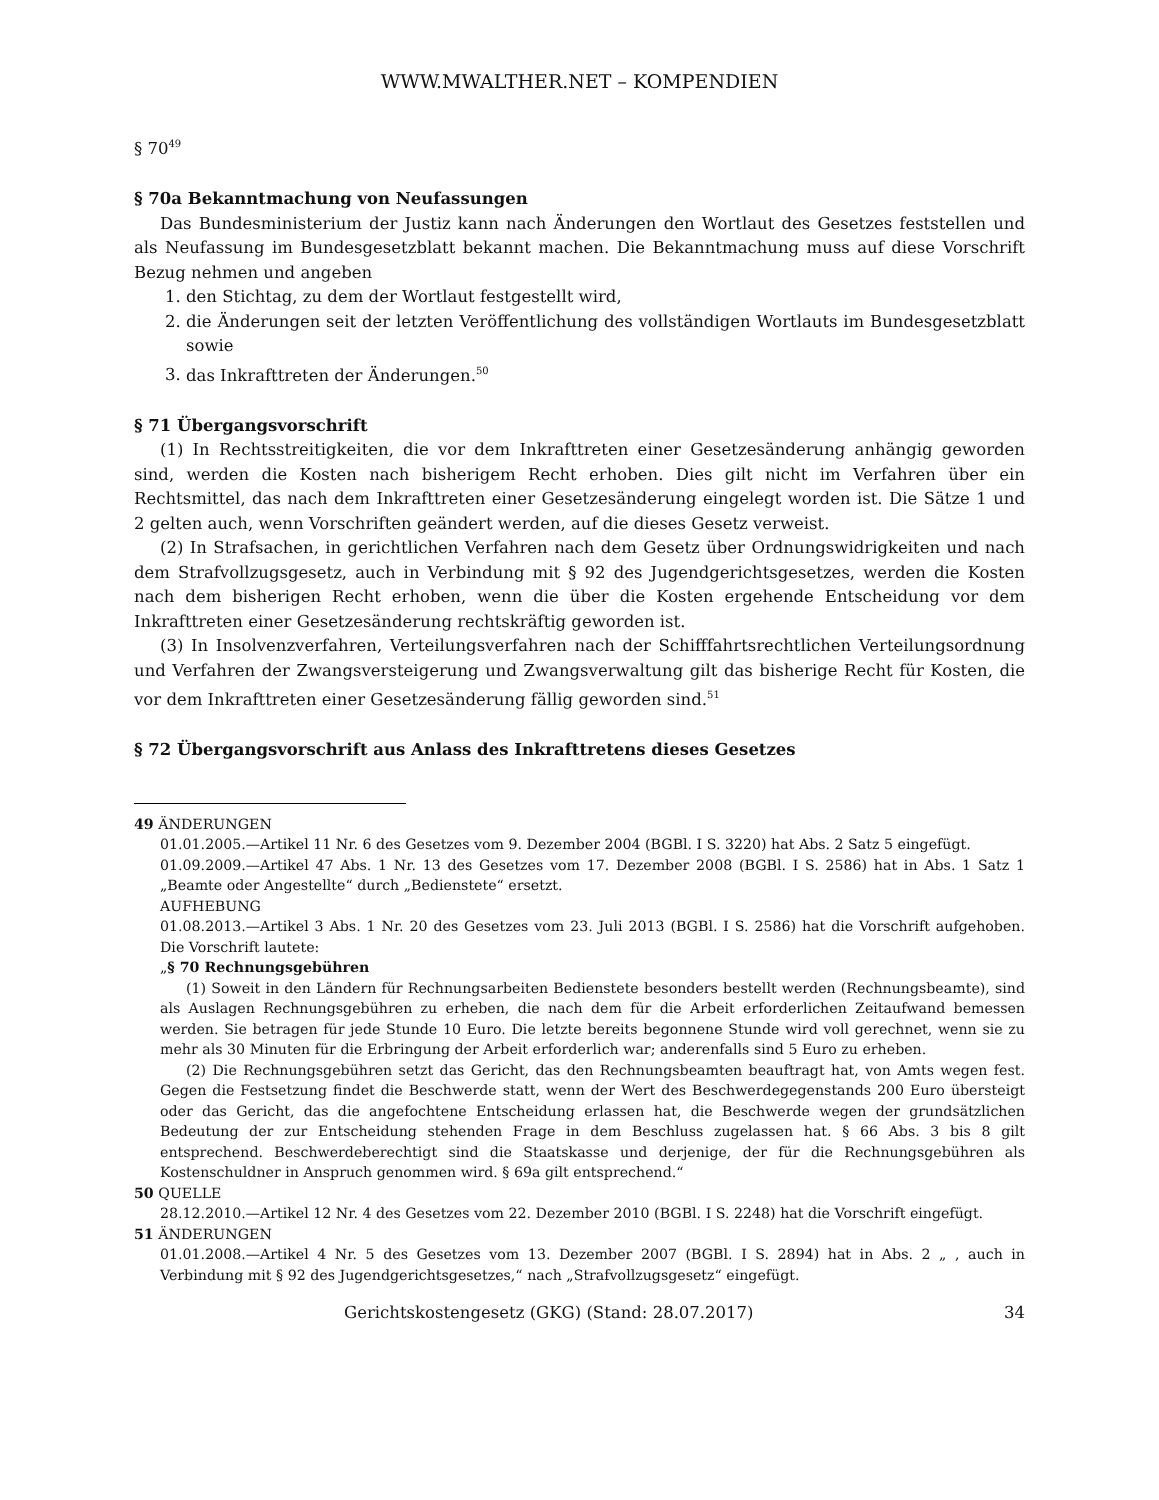WWW.MWALTHER.NET – KOMPENDIEN
§ 70<sup>49</sup>
§ 70a Bekanntmachung von Neufassungen
Das Bundesministerium der Justiz kann nach Änderungen den Wortlaut des Gesetzes feststellen und als Neufassung im Bundesgesetzblatt bekannt machen. Die Bekanntmachung muss auf diese Vorschrift Bezug nehmen und angeben
1. den Stichtag, zu dem der Wortlaut festgestellt wird,
2. die Änderungen seit der letzten Veröffentlichung des vollständigen Wortlauts im Bundesgesetzblatt sowie
3. das Inkrafttreten der Änderungen.<sup>50</sup>
§ 71 Übergangsvorschrift
(1) In Rechtsstreitigkeiten, die vor dem Inkrafttreten einer Gesetzesänderung anhängig geworden sind, werden die Kosten nach bisherigem Recht erhoben. Dies gilt nicht im Verfahren über ein Rechtsmittel, das nach dem Inkrafttreten einer Gesetzesänderung eingelegt worden ist. Die Sätze 1 und 2 gelten auch, wenn Vorschriften geändert werden, auf die dieses Gesetz verweist.
(2) In Strafsachen, in gerichtlichen Verfahren nach dem Gesetz über Ordnungswidrigkeiten und nach dem Strafvollzugsgesetz, auch in Verbindung mit § 92 des Jugendgerichtsgesetzes, werden die Kosten nach dem bisherigen Recht erhoben, wenn die über die Kosten ergehende Entscheidung vor dem Inkrafttreten einer Gesetzesänderung rechtskräftig geworden ist.
(3) In Insolvenzverfahren, Verteilungsverfahren nach der Schifffahrtsrechtlichen Verteilungsordnung und Verfahren der Zwangsversteigerung und Zwangsverwaltung gilt das bisherige Recht für Kosten, die vor dem Inkrafttreten einer Gesetzesänderung fällig geworden sind.<sup>51</sup>
§ 72 Übergangsvorschrift aus Anlass des Inkrafttretens dieses Gesetzes
49 ÄNDERUNGEN
01.01.2005.—Artikel 11 Nr. 6 des Gesetzes vom 9. Dezember 2004 (BGBl. I S. 3220) hat Abs. 2 Satz 5 eingefügt.
01.09.2009.—Artikel 47 Abs. 1 Nr. 13 des Gesetzes vom 17. Dezember 2008 (BGBl. I S. 2586) hat in Abs. 1 Satz 1 „Beamte oder Angestellte“ durch „Bedienstete“ ersetzt.
AUFHEBUNG
01.08.2013.—Artikel 3 Abs. 1 Nr. 20 des Gesetzes vom 23. Juli 2013 (BGBl. I S. 2586) hat die Vorschrift aufgehoben. Die Vorschrift lautete:
„§ 70 Rechnungsgebühren
(1) Soweit in den Ländern für Rechnungsarbeiten Bedienstete besonders bestellt werden (Rechnungsbeamte), sind als Auslagen Rechnungsgebühren zu erheben, die nach dem für die Arbeit erforderlichen Zeitaufwand bemessen werden. Sie betragen für jede Stunde 10 Euro. Die letzte bereits begonnene Stunde wird voll gerechnet, wenn sie zu mehr als 30 Minuten für die Erbringung der Arbeit erforderlich war; anderenfalls sind 5 Euro zu erheben.
(2) Die Rechnungsgebühren setzt das Gericht, das den Rechnungsbeamten beauftragt hat, von Amts wegen fest. Gegen die Festsetzung findet die Beschwerde statt, wenn der Wert des Beschwerdegegenstands 200 Euro übersteigt oder das Gericht, das die angefochtene Entscheidung erlassen hat, die Beschwerde wegen der grundsätzlichen Bedeutung der zur Entscheidung stehenden Frage in dem Beschluss zugelassen hat. § 66 Abs. 3 bis 8 gilt entsprechend. Beschwerdeberechtigt sind die Staatskasse und derjenige, der für die Rechnungsgebühren als Kostenschuldner in Anspruch genommen wird. § 69a gilt entsprechend.“
50 QUELLE
28.12.2010.—Artikel 12 Nr. 4 des Gesetzes vom 22. Dezember 2010 (BGBl. I S. 2248) hat die Vorschrift eingefügt.
51 ÄNDERUNGEN
01.01.2008.—Artikel 4 Nr. 5 des Gesetzes vom 13. Dezember 2007 (BGBl. I S. 2894) hat in Abs. 2 „ , auch in Verbindung mit § 92 des Jugendgerichtsgesetzes,“ nach „Strafvollzugsgesetz“ eingefügt.
Gerichtskostengesetz (GKG) (Stand: 28.07.2017) 34